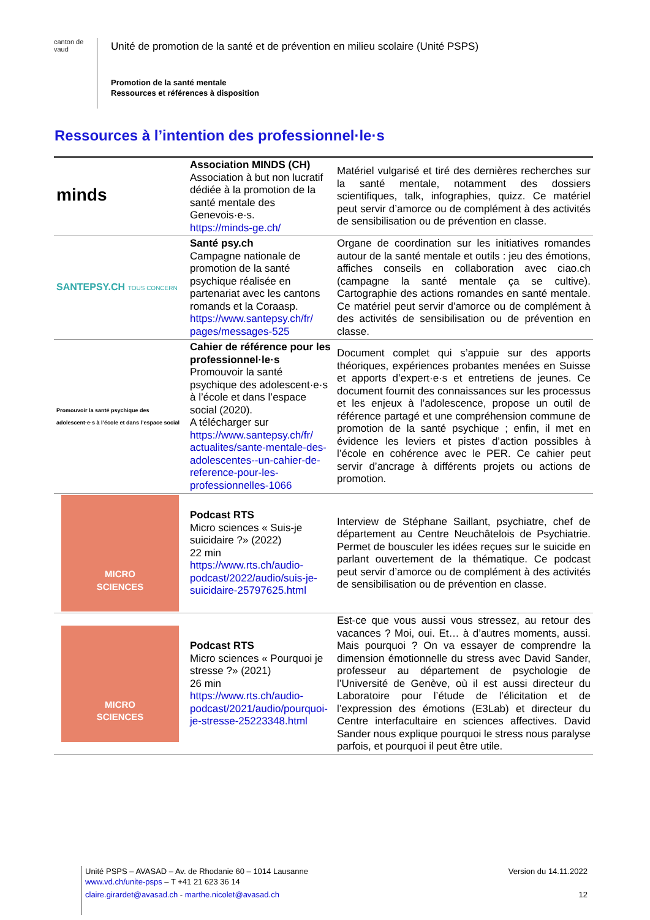canton de vaud
Unité de promotion de la santé et de prévention en milieu scolaire (Unité PSPS)
Promotion de la santé mentale
Ressources et références à disposition
Ressources à l’intention des professionnel·le·s
| minds | Association MINDS (CH) Association à but non lucratif dédiée à la promotion de la santé mentale des Genevois·e·s. https://minds-ge.ch/ | Matériel vulgarisé et tiré des dernières recherches sur la santé mentale, notamment des dossiers scientifiques, talk, infographies, quizz. Ce matériel peut servir d’amorce ou de complément à des activités de sensibilisation ou de prévention en classe. |
| SANTEPSY.CH TOUS CONCERN | Santé psy.ch Campagne nationale de promotion de la santé psychique réalisée en partenariat avec les cantons romands et la Coraasp. https://www.santepsy.ch/fr/ pages/messages-525 | Organe de coordination sur les initiatives romandes autour de la santé mentale et outils : jeu des émotions, affiches conseils en collaboration avec ciao.ch (campagne la santé mentale ça se cultive). Cartographie des actions romandes en santé mentale. Ce matériel peut servir d’amorce ou de complément à des activités de sensibilisation ou de prévention en classe. |
| Promouvoir la santé psychique des adolescent·e·s à l’école et dans l’espace social | Cahier de référence pour les professionnel·le·s Promouvoir la santé psychique des adolescent·e·s à l’école et dans l’espace social (2020). A télécharger sur https://www.santepsy.ch/fr/ actualites/sante-mentale-des-adolescentes--un-cahier-de-reference-pour-les-professionnelles-1066 | Document complet qui s’appuie sur des apports théoriques, expériences probantes menées en Suisse et apports d’expert·e·s et entretiens de jeunes. Ce document fournit des connaissances sur les processus et les enjeux à l’adolescence, propose un outil de référence partagé et une compréhension commune de promotion de la santé psychique ; enfin, il met en évidence les leviers et pistes d’action possibles à l’école en cohérence avec le PER. Ce cahier peut servir d’ancrage à différents projets ou actions de promotion. |
| MICRO SCIENCES | Podcast RTS Micro sciences « Suis-je suicidaire ?» (2022) 22 min https://www.rts.ch/audio-podcast/2022/audio/suis-je-suicidaire-25797625.html | Interview de Stéphane Saillant, psychiatre, chef de département au Centre Neuchâtelois de Psychiatrie. Permet de bousculer les idées reçues sur le suicide en parlant ouvertement de la thématique. Ce podcast peut servir d’amorce ou de complément à des activités de sensibilisation ou de prévention en classe. |
| MICRO SCIENCES | Podcast RTS Micro sciences « Pourquoi je stresse ?» (2021) 26 min https://www.rts.ch/audio-podcast/2021/audio/pourquoi-je-stresse-25223348.html | Est-ce que vous aussi vous stressez, au retour des vacances ? Moi, oui. Et… à d’autres moments, aussi. Mais pourquoi ? On va essayer de comprendre la dimension émotionnelle du stress avec David Sander, professeur au département de psychologie de l’Université de Genève, où il est aussi directeur du Laboratoire pour l’étude de l’élicitation et de l’expression des émotions (E3Lab) et directeur du Centre interfacultaire en sciences affectives. David Sander nous explique pourquoi le stress nous paralyse parfois, et pourquoi il peut être utile. |
Unité PSPS – AVASAD – Av. de Rhodanie 60 – 1014 Lausanne Version du 14.11.2022
www.vd.ch/unite-psps – T +41 21 623 36 14
claire.girardet@avasad.ch - marthe.nicolet@avasad.ch 12